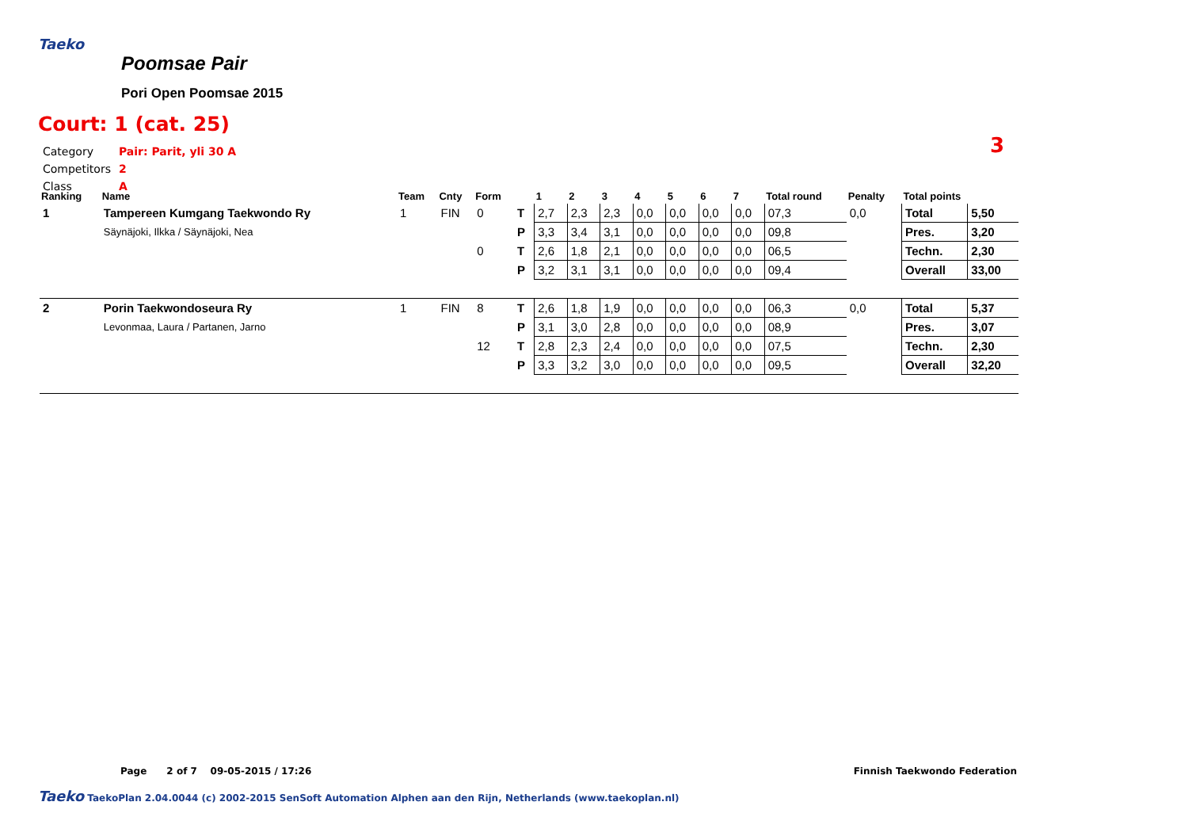Taeko
Poomsae Pair
Pori Open Poomsae 2015
Court: 1 (cat. 25)
| Category | Pair: Parit, yli 30 A |
| Competitors | 2 |
| Class | A |
3
| Ranking | Name | Team | Cnty | Form | | 1 | 2 | 3 | 4 | 5 | 6 | 7 | Total round | Penalty | Total points | |
| --- | --- | --- | --- | --- | --- | --- | --- | --- | --- | --- | --- | --- | --- | --- | --- | --- |
| 1 | Tampereen Kumgang Taekwondo Ry | 1 | FIN | 0 | T | 2,7 | 2,3 | 2,3 | 0,0 | 0,0 | 0,0 | 0,0 | 07,3 | 0,0 | Total | 5,50 |
| | Säynäjoki, Ilkka / Säynäjoki, Nea | | | | P | 3,3 | 3,4 | 3,1 | 0,0 | 0,0 | 0,0 | 0,0 | 09,8 | | Pres. | 3,20 |
| | | | | 0 | T | 2,6 | 1,8 | 2,1 | 0,0 | 0,0 | 0,0 | 0,0 | 06,5 | | Techn. | 2,30 |
| | | | | | P | 3,2 | 3,1 | 3,1 | 0,0 | 0,0 | 0,0 | 0,0 | 09,4 | | Overall | 33,00 |
| 2 | Porin Taekwondoseura Ry | 1 | FIN | 8 | T | 2,6 | 1,8 | 1,9 | 0,0 | 0,0 | 0,0 | 0,0 | 06,3 | 0,0 | Total | 5,37 |
| | Levonmaa, Laura / Partanen, Jarno | | | | P | 3,1 | 3,0 | 2,8 | 0,0 | 0,0 | 0,0 | 0,0 | 08,9 | | Pres. | 3,07 |
| | | | | 12 | T | 2,8 | 2,3 | 2,4 | 0,0 | 0,0 | 0,0 | 0,0 | 07,5 | | Techn. | 2,30 |
| | | | | | P | 3,3 | 3,2 | 3,0 | 0,0 | 0,0 | 0,0 | 0,0 | 09,5 | | Overall | 32,20 |
Page 2 of 7 09-05-2015 / 17:26
Finnish Taekwondo Federation
Taeko TaekoPlan 2.04.0044 (c) 2002-2015 SenSoft Automation Alphen aan den Rijn, Netherlands (www.taekoplan.nl)